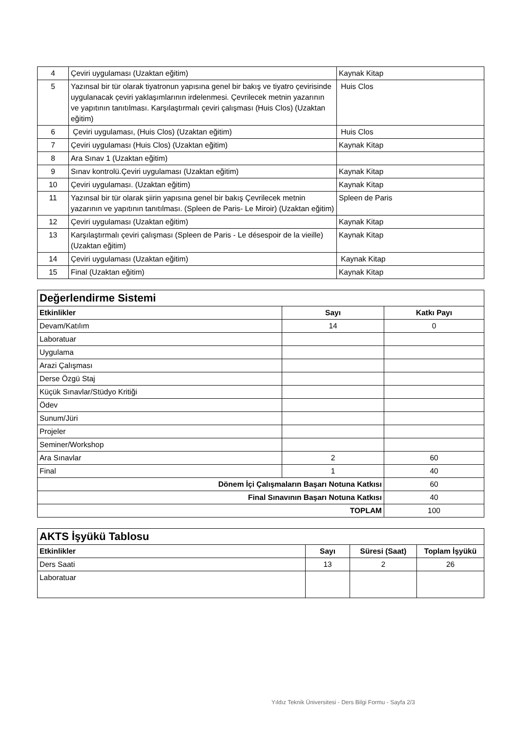| 4 | Çeviri uygulaması (Uzaktan eğitim) | Kaynak Kitap |
| 5 | Yazınsal bir tür olarak tiyatronun yapısına genel bir bakış ve tiyatro çevirisinde uygulanacak çeviri yaklaşımlarının irdelenmesi. Çevrilecek metnin yazarının ve yapıtının tanıtılması. Karşılaştırmalı çeviri çalışması (Huis Clos) (Uzaktan eğitim) | Huis Clos |
| 6 | Çeviri uygulaması, (Huis Clos) (Uzaktan eğitim) | Huis Clos |
| 7 | Çeviri uygulaması (Huis Clos) (Uzaktan eğitim) | Kaynak Kitap |
| 8 | Ara Sınav 1 (Uzaktan eğitim) | |
| 9 | Sınav kontrolü.Çeviri uygulaması (Uzaktan eğitim) | Kaynak Kitap |
| 10 | Çeviri uygulaması. (Uzaktan eğitim) | Kaynak Kitap |
| 11 | Yazınsal bir tür olarak şiirin yapısına genel bir bakış Çevrilecek metnin yazarının ve yapıtının tanıtılması. (Spleen de Paris- Le Miroir) (Uzaktan eğitim) | Spleen de Paris |
| 12 | Çeviri uygulaması (Uzaktan eğitim) | Kaynak Kitap |
| 13 | Karşılaştırmalı çeviri çalışması (Spleen de Paris - Le désespoir de la vieille) (Uzaktan eğitim) | Kaynak Kitap |
| 14 | Çeviri uygulaması (Uzaktan eğitim) | Kaynak Kitap |
| 15 | Final (Uzaktan eğitim) | Kaynak Kitap |
| Değerlendirme Sistemi | | |
| Etkinlikler | Sayı | Katkı Payı |
| Devam/Katılım | 14 | 0 |
| Laboratuar | | |
| Uygulama | | |
| Arazi Çalışması | | |
| Derse Özgü Staj | | |
| Küçük Sınavlar/Stüdyo Kritiği | | |
| Ödev | | |
| Sunum/Jüri | | |
| Projeler | | |
| Seminer/Workshop | | |
| Ara Sınavlar | 2 | 60 |
| Final | 1 | 40 |
| Dönem İçi Çalışmaların Başarı Notuna Katkısı | | 60 |
| Final Sınavının Başarı Notuna Katkısı | | 40 |
| TOPLAM | | 100 |
| AKTS İşyükü Tablosu | | | |
| Etkinlikler | Sayı | Süresi (Saat) | Toplam İşyükü |
| Ders Saati | 13 | 2 | 26 |
| Laboratuar | | | |
Yıldız Teknik Üniversitesi - Ders Bilgi Formu - Sayfa 2/3